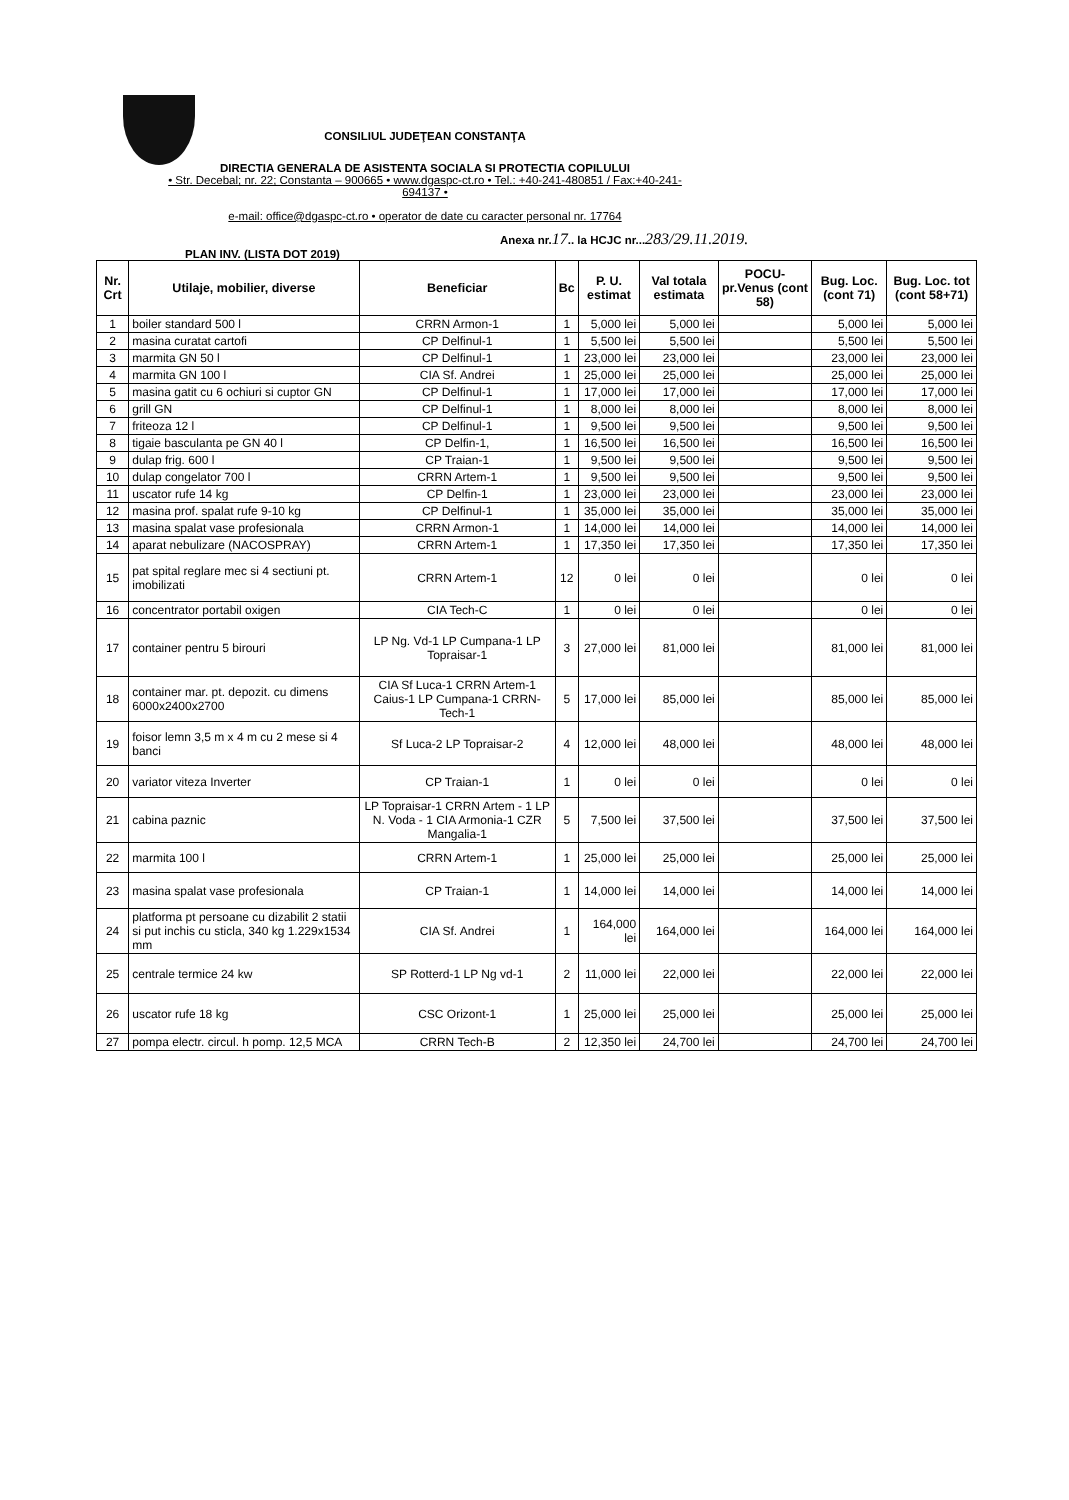CONSILIUL JUDEŢEAN CONSTANŢA
DIRECTIA GENERALA DE ASISTENTA SOCIALA SI PROTECTIA COPILULUI
• Str. Decebal; nr. 22; Constanta – 900665 • www.dgaspc-ct.ro • Tel.: +40-241-480851 / Fax:+40-241-694137 •
e-mail: office@dgaspc-ct.ro • operator de date cu caracter personal nr. 17764
Anexa nr.17.. la HCJC nr...283/29.11.2019.
PLAN INV. (LISTA DOT 2019)
| Nr. Crt | Utilaje, mobilier, diverse | Beneficiar | Bc | P. U. estimat | Val totala estimata | POCU-pr.Venus (cont 58) | Bug. Loc. (cont 71) | Bug. Loc. tot (cont 58+71) |
| --- | --- | --- | --- | --- | --- | --- | --- | --- |
| 1 | boiler standard 500 l | CRRN Armon-1 | 1 | 5,000 lei | 5,000 lei | | 5,000 lei | 5,000 lei |
| 2 | masina curatat cartofi | CP Delfinul-1 | 1 | 5,500 lei | 5,500 lei | | 5,500 lei | 5,500 lei |
| 3 | marmita GN 50 l | CP Delfinul-1 | 1 | 23,000 lei | 23,000 lei | | 23,000 lei | 23,000 lei |
| 4 | marmita GN 100 l | CIA Sf. Andrei | 1 | 25,000 lei | 25,000 lei | | 25,000 lei | 25,000 lei |
| 5 | masina gatit cu 6 ochiuri si cuptor GN | CP Delfinul-1 | 1 | 17,000 lei | 17,000 lei | | 17,000 lei | 17,000 lei |
| 6 | grill GN | CP Delfinul-1 | 1 | 8,000 lei | 8,000 lei | | 8,000 lei | 8,000 lei |
| 7 | friteoza 12 l | CP Delfinul-1 | 1 | 9,500 lei | 9,500 lei | | 9,500 lei | 9,500 lei |
| 8 | tigaie basculanta pe GN 40 l | CP Delfin-1, | 1 | 16,500 lei | 16,500 lei | | 16,500 lei | 16,500 lei |
| 9 | dulap frig. 600 l | CP Traian-1 | 1 | 9,500 lei | 9,500 lei | | 9,500 lei | 9,500 lei |
| 10 | dulap congelator 700 l | CRRN Artem-1 | 1 | 9,500 lei | 9,500 lei | | 9,500 lei | 9,500 lei |
| 11 | uscator rufe 14 kg | CP Delfin-1 | 1 | 23,000 lei | 23,000 lei | | 23,000 lei | 23,000 lei |
| 12 | masina prof. spalat rufe 9-10 kg | CP Delfinul-1 | 1 | 35,000 lei | 35,000 lei | | 35,000 lei | 35,000 lei |
| 13 | masina spalat vase profesionala | CRRN Armon-1 | 1 | 14,000 lei | 14,000 lei | | 14,000 lei | 14,000 lei |
| 14 | aparat nebulizare (NACOSPRAY) | CRRN Artem-1 | 1 | 17,350 lei | 17,350 lei | | 17,350 lei | 17,350 lei |
| 15 | pat spital reglare mec si 4 sectiuni pt. imobilizati | CRRN Artem-1 | 12 | 0 lei | 0 lei | | 0 lei | 0 lei |
| 16 | concentrator portabil oxigen | CIA Tech-C | 1 | 0 lei | 0 lei | | 0 lei | 0 lei |
| 17 | container pentru 5 birouri | LP Ng. Vd-1 LP Cumpana-1 LP Topraisar-1 | 3 | 27,000 lei | 81,000 lei | | 81,000 lei | 81,000 lei |
| 18 | container mar. pt. depozit. cu dimens 6000x2400x2700 | CIA Sf Luca-1 CRRN Artem-1 Caius-1 LP Cumpana-1 CRRN-Tech-1 | 5 | 17,000 lei | 85,000 lei | | 85,000 lei | 85,000 lei |
| 19 | foisor lemn 3,5 m x 4 m cu 2 mese si 4 banci | Sf Luca-2 LP Topraisar-2 | 4 | 12,000 lei | 48,000 lei | | 48,000 lei | 48,000 lei |
| 20 | variator viteza Inverter | CP Traian-1 | 1 | 0 lei | 0 lei | | 0 lei | 0 lei |
| 21 | cabina paznic | LP Topraisar-1 CRRN Artem - 1 LP N. Voda - 1 CIA Armonia-1 CZR Mangalia-1 | 5 | 7,500 lei | 37,500 lei | | 37,500 lei | 37,500 lei |
| 22 | marmita 100 l | CRRN Artem-1 | 1 | 25,000 lei | 25,000 lei | | 25,000 lei | 25,000 lei |
| 23 | masina spalat vase profesionala | CP Traian-1 | 1 | 14,000 lei | 14,000 lei | | 14,000 lei | 14,000 lei |
| 24 | platforma pt persoane cu dizabilit 2 statii si put inchis cu sticla, 340 kg 1.229x1534 mm | CIA Sf. Andrei | 1 | 164,000 lei | 164,000 lei | | 164,000 lei | 164,000 lei |
| 25 | centrale termice 24 kw | SP Rotterd-1 LP Ng vd-1 | 2 | 11,000 lei | 22,000 lei | | 22,000 lei | 22,000 lei |
| 26 | uscator rufe 18 kg | CSC Orizont-1 | 1 | 25,000 lei | 25,000 lei | | 25,000 lei | 25,000 lei |
| 27 | pompa electr. circul. h pomp. 12,5 MCA | CRRN Tech-B | 2 | 12,350 lei | 24,700 lei | | 24,700 lei | 24,700 lei |